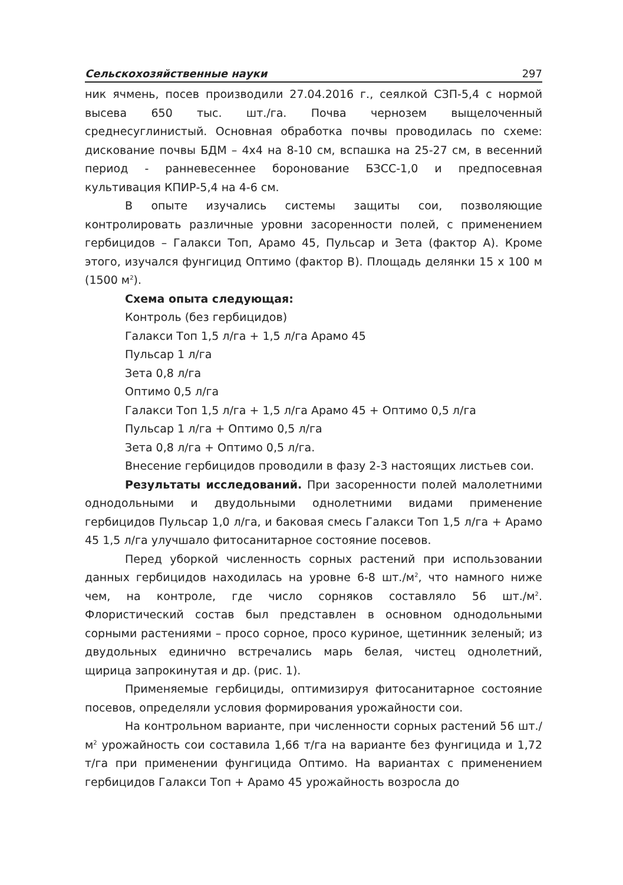Сельскохозяйственные науки 297
ник ячмень, посев производили 27.04.2016 г., сеялкой СЗП-5,4 с нормой высева 650 тыс. шт./га. Почва чернозем выщелоченный среднесуглинистый. Основная обработка почвы проводилась по схеме: дискование почвы БДМ – 4х4 на 8-10 см, вспашка на 25-27 см, в весенний период - ранневесеннее боронование БЗСС-1,0 и предпосевная культивация КПИР-5,4 на 4-6 см.
В опыте изучались системы защиты сои, позволяющие контролировать различные уровни засоренности полей, с применением гербицидов – Галакси Топ, Арамо 45, Пульсар и Зета (фактор А). Кроме этого, изучался фунгицид Оптимо (фактор В). Площадь делянки 15 х 100 м (1500 м<sup>2</sup>).
Схема опыта следующая:
Контроль (без гербицидов)
Галакси Топ 1,5 л/га + 1,5 л/га Арамо 45
Пульсар 1 л/га
Зета 0,8 л/га
Оптимо 0,5 л/га
Галакси Топ 1,5 л/га + 1,5 л/га Арамо 45 + Оптимо 0,5 л/га
Пульсар 1 л/га + Оптимо 0,5 л/га
Зета 0,8 л/га + Оптимо 0,5 л/га.
Внесение гербицидов проводили в фазу 2-3 настоящих листьев сои.
Результаты исследований. При засоренности полей малолетними однодольными и двудольными однолетними видами применение гербицидов Пульсар 1,0 л/га, и баковая смесь Галакси Топ 1,5 л/га + Арамо 45 1,5 л/га улучшало фитосанитарное состояние посевов.
Перед уборкой численность сорных растений при использовании данных гербицидов находилась на уровне 6-8 шт./м<sup>2</sup>, что намного ниже чем, на контроле, где число сорняков составляло 56 шт./м<sup>2</sup>. Флористический состав был представлен в основном однодольными сорными растениями – просо сорное, просо куриное, щетинник зеленый; из двудольных единично встречались марь белая, чистец однолетний, щирица запрокинутая и др. (рис. 1).
Применяемые гербициды, оптимизируя фитосанитарное состояние посевов, определяли условия формирования урожайности сои.
На контрольном варианте, при численности сорных растений 56 шт./м<sup>2</sup> урожайность сои составила 1,66 т/га на варианте без фунгицида и 1,72 т/га при применении фунгицида Оптимо. На вариантах с применением гербицидов Галакси Топ + Арамо 45 урожайность возросла до